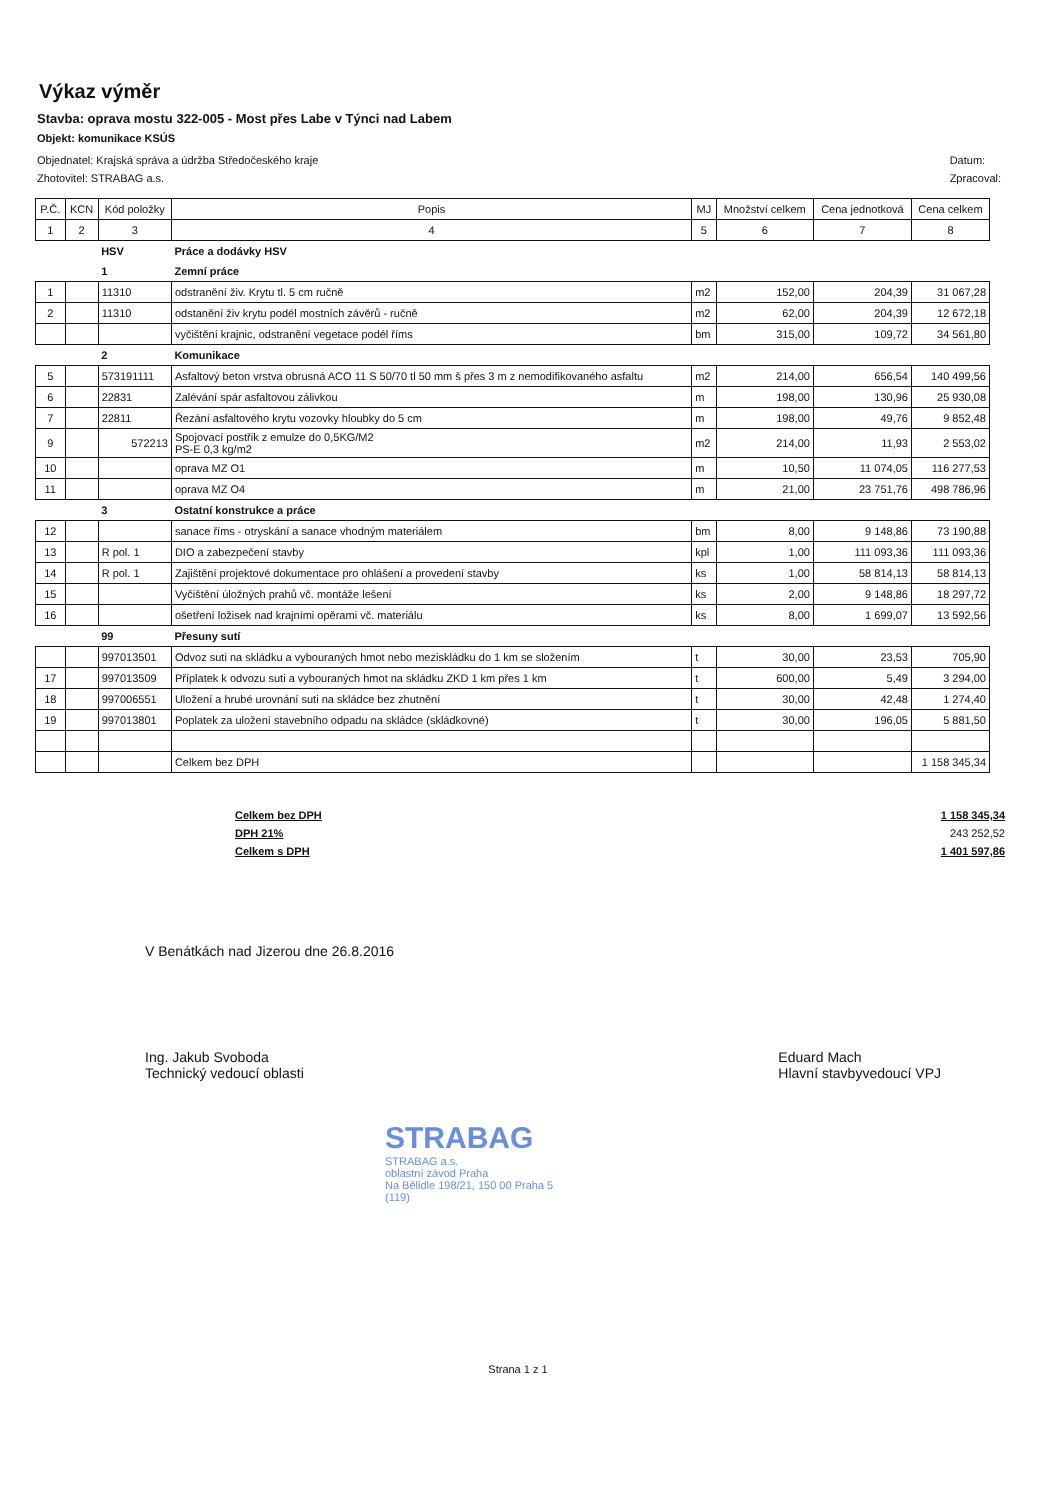Výkaz výměr
Stavba: oprava mostu 322-005 - Most přes Labe v Týnci nad Labem
Objekt: komunikace KSÚS
Objednatel: Krajská správa a údržba Středočeského kraje
Zhotovitel: STRABAG a.s.
Datum:
Zpracoval:
| P.Č. | KCN | Kód položky | Popis | MJ | Množství celkem | Cena jednotková | Cena celkem |
| --- | --- | --- | --- | --- | --- | --- | --- |
| 1 | 2 | 3 | 4 | 5 | 6 | 7 | 8 |
| | | HSV | Práce a dodávky HSV | | | | |
| | | 1 | Zemní práce | | | | |
| 1 | | 11310 | odstranění živ. Krytu tl. 5 cm ručně | m2 | 152,00 | 204,39 | 31 067,28 |
| 2 | | 11310 | odstanění živ krytu podél mostních závěrů - ručně | m2 | 62,00 | 204,39 | 12 672,18 |
| | | | vyčištění krajnic, odstranění vegetace podél říms | bm | 315,00 | 109,72 | 34 561,80 |
| | | 2 | Komunikace | | | | |
| 5 | | 573191111 | Asfaltový beton vrstva obrusná ACO 11 S 50/70 tl 50 mm š přes 3 m z nemodifikovaného asfaltu | m2 | 214,00 | 656,54 | 140 499,56 |
| 6 | | 22831 | Zalévání spár asfaltovou zálivkou | m | 198,00 | 130,96 | 25 930,08 |
| 7 | | 22811 | Řezání asfaltového krytu vozovky hloubky do 5 cm | m | 198,00 | 49,76 | 9 852,48 |
| 9 | | 572213 | Spojovací postřik z emulze do 0,5KG/M2 PS-E 0,3 kg/m2 | m2 | 214,00 | 11,93 | 2 553,02 |
| 10 | | | oprava MZ O1 | m | 10,50 | 11 074,05 | 116 277,53 |
| 11 | | | oprava MZ O4 | m | 21,00 | 23 751,76 | 498 786,96 |
| | | 3 | Ostatní konstrukce a práce | | | | |
| 12 | | | sanace říms - otryskání a sanace vhodným materiálem | bm | 8,00 | 9 148,86 | 73 190,88 |
| 13 | | R pol. 1 | DIO a zabezpečení stavby | kpl | 1,00 | 111 093,36 | 111 093,36 |
| 14 | | R pol. 1 | Zajištění projektové dokumentace pro ohlášení a provedení stavby | ks | 1,00 | 58 814,13 | 58 814,13 |
| 15 | | | Vyčištění úložných prahů vč. montáže lešení | ks | 2,00 | 9 148,86 | 18 297,72 |
| 16 | | | ošetření ložisek nad krajními opěrami vč. materiálu | ks | 8,00 | 1 699,07 | 13 592,56 |
| | | 99 | Přesuny sutí | | | | |
| | | 997013501 | Odvoz suti na skládku a vybouraných hmot nebo meziskládku do 1 km se složením | t | 30,00 | 23,53 | 705,90 |
| 17 | | 997013509 | Příplatek k odvozu suti a vybouraných hmot na skládku ZKD 1 km přes 1 km | t | 600,00 | 5,49 | 3 294,00 |
| 18 | | 997006551 | Uložení a hrubé urovnání suti na skládce bez zhutnění | t | 30,00 | 42,48 | 1 274,40 |
| 19 | | 997013801 | Poplatek za uložení stavebního odpadu na skládce (skládkovné) | t | 30,00 | 196,05 | 5 881,50 |
| | | | Celkem bez DPH | | | | 1 158 345,34 |
Celkem bez DPH
DPH 21%
Celkem s DPH
1 158 345,34
243 252,52
1 401 597,86
V Benátkách nad Jizerou dne 26.8.2016
Ing. Jakub Svoboda
Technický vedoucí oblasti
Eduard Mach
Hlavní stavbyvedoucí VPJ
STRABAG
STRABAG a.s.
oblastní závod Praha
Na Bělidle 198/21, 150 00 Praha 5
(119)
Strana 1 z 1